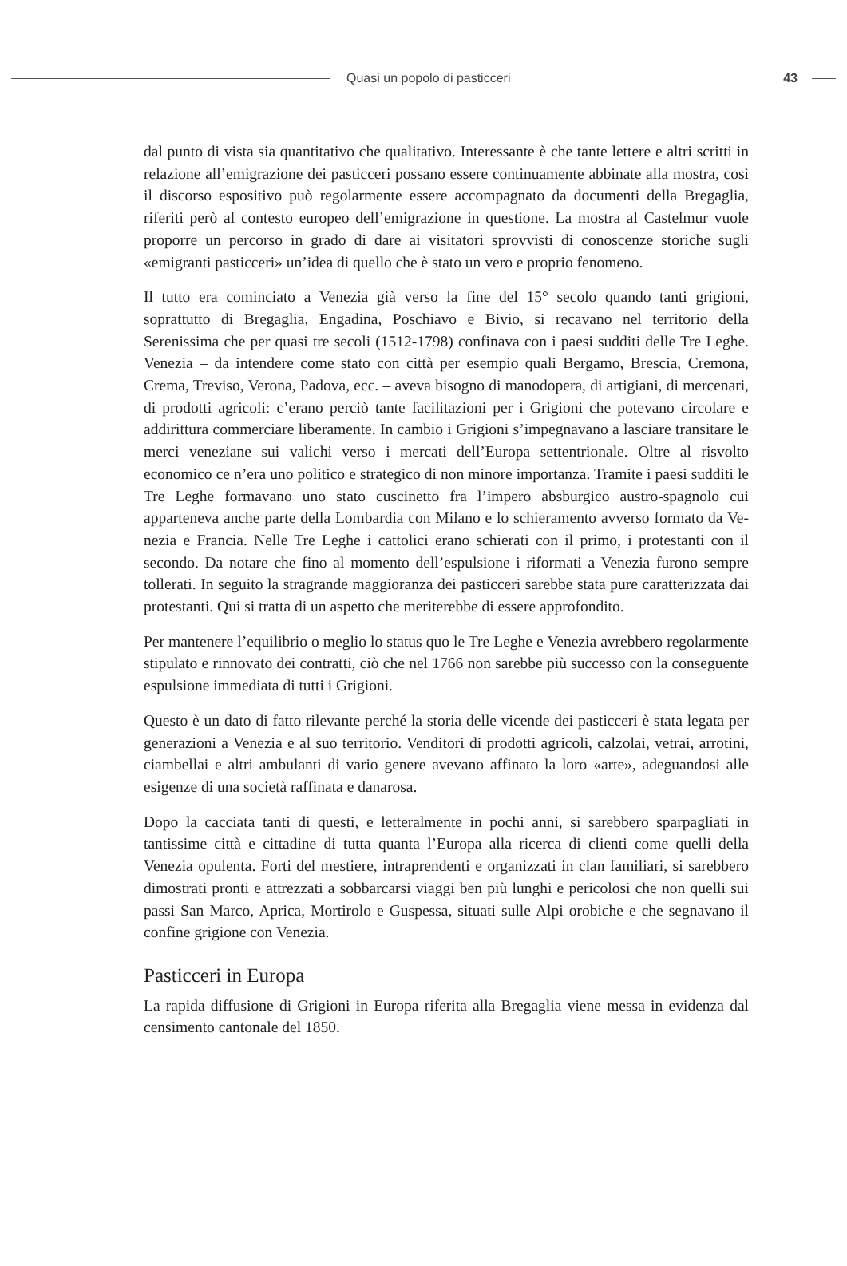Quasi un popolo di pasticceri 43
dal punto di vista sia quantitativo che qualitativo. Interessante è che tante lettere e altri scritti in relazione all’emigrazione dei pasticceri possano essere continuamente abbinate alla mostra, così il discorso espositivo può regolarmente essere accompa­gnato da documenti della Bregaglia, riferiti però al contesto europeo dell’emigrazione in questione. La mostra al Castelmur vuole proporre un percorso in grado di dare ai visitatori sprovvisti di conoscenze storiche sugli «emigranti pasticceri» un’idea di quello che è stato un vero e proprio fenomeno.
Il tutto era cominciato a Venezia già verso la fine del 15° secolo quando tanti grigioni, soprattutto di Bregaglia, Engadina, Poschiavo e Bivio, si recavano nel territorio della Serenissima che per quasi tre secoli (1512-1798) confinava con i paesi sudditi delle Tre Leghe. Venezia – da intendere come stato con città per esempio quali Bergamo, Brescia, Cremona, Crema, Treviso, Verona, Padova, ecc. – aveva bisogno di manodo­pera, di artigiani, di mercenari, di prodotti agricoli: c’erano perciò tante facilitazioni per i Grigioni che potevano circolare e addirittura commerciare liberamente. In cam­bio i Grigioni s’impegnavano a lasciare transitare le merci veneziane sui valichi verso i mercati dell’Europa settentrionale. Oltre al risvolto economico ce n’era uno politico e strategico di non minore importanza. Tramite i paesi sudditi le Tre Leghe forma­vano uno stato cuscinetto fra l’impero absburgico austro-spagnolo cui apparteneva anche parte della Lombardia con Milano e lo schieramento avverso formato da Ve­nezia e Francia. Nelle Tre Leghe i cattolici erano schierati con il primo, i protestanti con il secondo. Da notare che fino al momento dell’espulsione i riformati a Venezia furono sempre tollerati. In seguito la stragrande maggioranza dei pasticceri sarebbe stata pure caratterizzata dai protestanti. Qui si tratta di un aspetto che meriterebbe di essere approfondito.
Per mantenere l’equilibrio o meglio lo status quo le Tre Leghe e Venezia avrebbero regolarmente stipulato e rinnovato dei contratti, ciò che nel 1766 non sarebbe più successo con la conseguente espulsione immediata di tutti i Grigioni.
Questo è un dato di fatto rilevante perché la storia delle vicende dei pasticceri è stata legata per generazioni a Venezia e al suo territorio. Venditori di prodotti agricoli, calzolai, vetrai, arrotini, ciambellai e altri ambulanti di vario genere avevano affinato la loro «arte», adeguandosi alle esigenze di una società raffinata e danarosa.
Dopo la cacciata tanti di questi, e letteralmente in pochi anni, si sarebbero sparpa­gliati in tantissime città e cittadine di tutta quanta l’Europa alla ricerca di clienti come quelli della Venezia opulenta. Forti del mestiere, intraprendenti e organizzati in clan familiari, si sarebbero dimostrati pronti e attrezzati a sobbarcarsi viaggi ben più lunghi e pericolosi che non quelli sui passi San Marco, Aprica, Mortirolo e Guspessa, situati sulle Alpi orobiche e che segnavano il confine grigione con Venezia.
Pasticceri in Europa
La rapida diffusione di Grigioni in Europa riferita alla Bregaglia viene messa in evi­denza dal censimento cantonale del 1850.